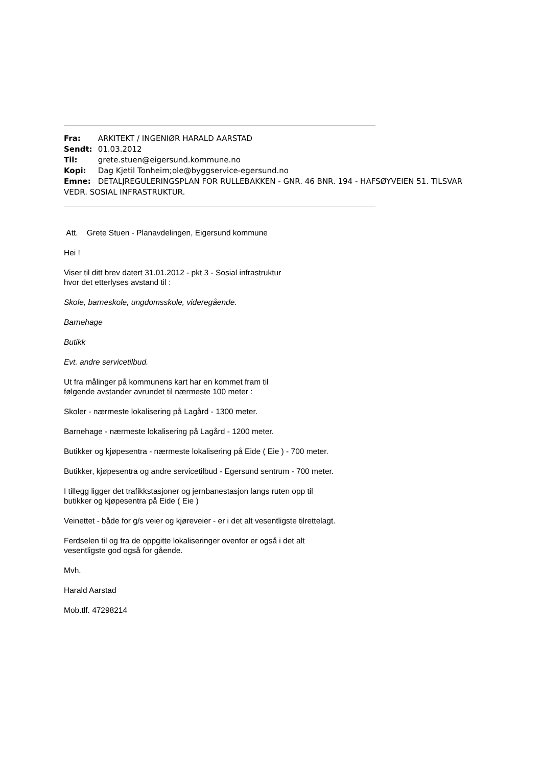Fra: ARKITEKT / INGENIØR HARALD AARSTAD
Sendt: 01.03.2012
Til: grete.stuen@eigersund.kommune.no
Kopi: Dag Kjetil Tonheim;ole@byggservice-egersund.no
Emne: DETALJREGULERINGSPLAN FOR RULLEBAKKEN - GNR. 46 BNR. 194 - HAFSØYVEIEN 51. TILSVAR VEDR. SOSIAL INFRASTRUKTUR.
Att. Grete Stuen - Planavdelingen, Eigersund kommune
Hei !
Viser til ditt brev datert 31.01.2012 - pkt 3 - Sosial infrastruktur
hvor det etterlyses avstand til :
Skole, barneskole, ungdomsskole, videregående.
Barnehage
Butikk
Evt. andre servicetilbud.
Ut fra målinger på kommunens kart har en kommet fram til
følgende avstander avrundet til nærmeste 100 meter :
Skoler - nærmeste lokalisering på Lagård - 1300 meter.
Barnehage - nærmeste lokalisering på Lagård - 1200 meter.
Butikker og kjøpesentra - nærmeste lokalisering på Eide ( Eie ) - 700 meter.
Butikker, kjøpesentra og andre servicetilbud - Egersund sentrum - 700 meter.
I tillegg ligger det trafikkstasjoner og jernbanestasjon langs ruten opp til
butikker og kjøpesentra på Eide ( Eie )
Veinettet - både for g/s veier og kjøreveier - er i det alt vesentligste tilrettelagt.
Ferdselen til og fra de oppgitte lokaliseringer ovenfor er også i det alt
vesentligste god også for gående.
Mvh.
Harald Aarstad
Mob.tlf. 47298214